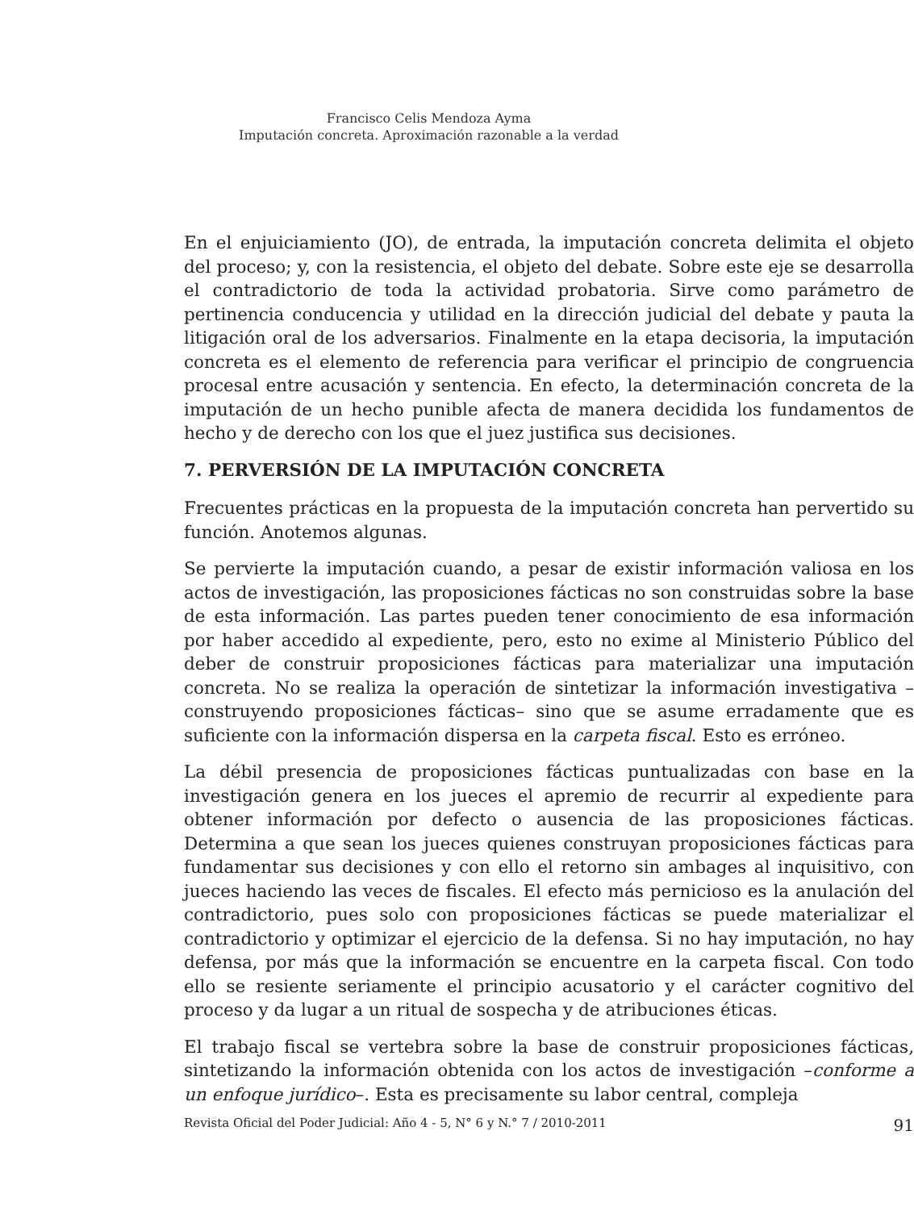Francisco Celis Mendoza Ayma
Imputación concreta. Aproximación razonable a la verdad
En el enjuiciamiento (JO), de entrada, la imputación concreta delimita el objeto del proceso; y, con la resistencia, el objeto del debate. Sobre este eje se desarrolla el contradictorio de toda la actividad probatoria. Sirve como parámetro de pertinencia conducencia y utilidad en la dirección judicial del debate y pauta la litigación oral de los adversarios. Finalmente en la etapa decisoria, la imputación concreta es el elemento de referencia para verificar el principio de congruencia procesal entre acusación y sentencia. En efecto, la determinación concreta de la imputación de un hecho punible afecta de manera decidida los fundamentos de hecho y de derecho con los que el juez justifica sus decisiones.
7. PERVERSIÓN DE LA IMPUTACIÓN CONCRETA
Frecuentes prácticas en la propuesta de la imputación concreta han pervertido su función. Anotemos algunas.
Se pervierte la imputación cuando, a pesar de existir información valiosa en los actos de investigación, las proposiciones fácticas no son construidas sobre la base de esta información. Las partes pueden tener conocimiento de esa información por haber accedido al expediente, pero, esto no exime al Ministerio Público del deber de construir proposiciones fácticas para materializar una imputación concreta. No se realiza la operación de sintetizar la información investigativa –construyendo proposiciones fácticas– sino que se asume erradamente que es suficiente con la información dispersa en la carpeta fiscal. Esto es erróneo.
La débil presencia de proposiciones fácticas puntualizadas con base en la investigación genera en los jueces el apremio de recurrir al expediente para obtener información por defecto o ausencia de las proposiciones fácticas. Determina a que sean los jueces quienes construyan proposiciones fácticas para fundamentar sus decisiones y con ello el retorno sin ambages al inquisitivo, con jueces haciendo las veces de fiscales. El efecto más pernicioso es la anulación del contradictorio, pues solo con proposiciones fácticas se puede materializar el contradictorio y optimizar el ejercicio de la defensa. Si no hay imputación, no hay defensa, por más que la información se encuentre en la carpeta fiscal. Con todo ello se resiente seriamente el principio acusatorio y el carácter cognitivo del proceso y da lugar a un ritual de sospecha y de atribuciones éticas.
El trabajo fiscal se vertebra sobre la base de construir proposiciones fácticas, sintetizando la información obtenida con los actos de investigación –conforme a un enfoque jurídico–. Esta es precisamente su labor central, compleja
Revista Oficial del Poder Judicial: Año 4 - 5, N° 6 y N.° 7 / 2010-2011 91